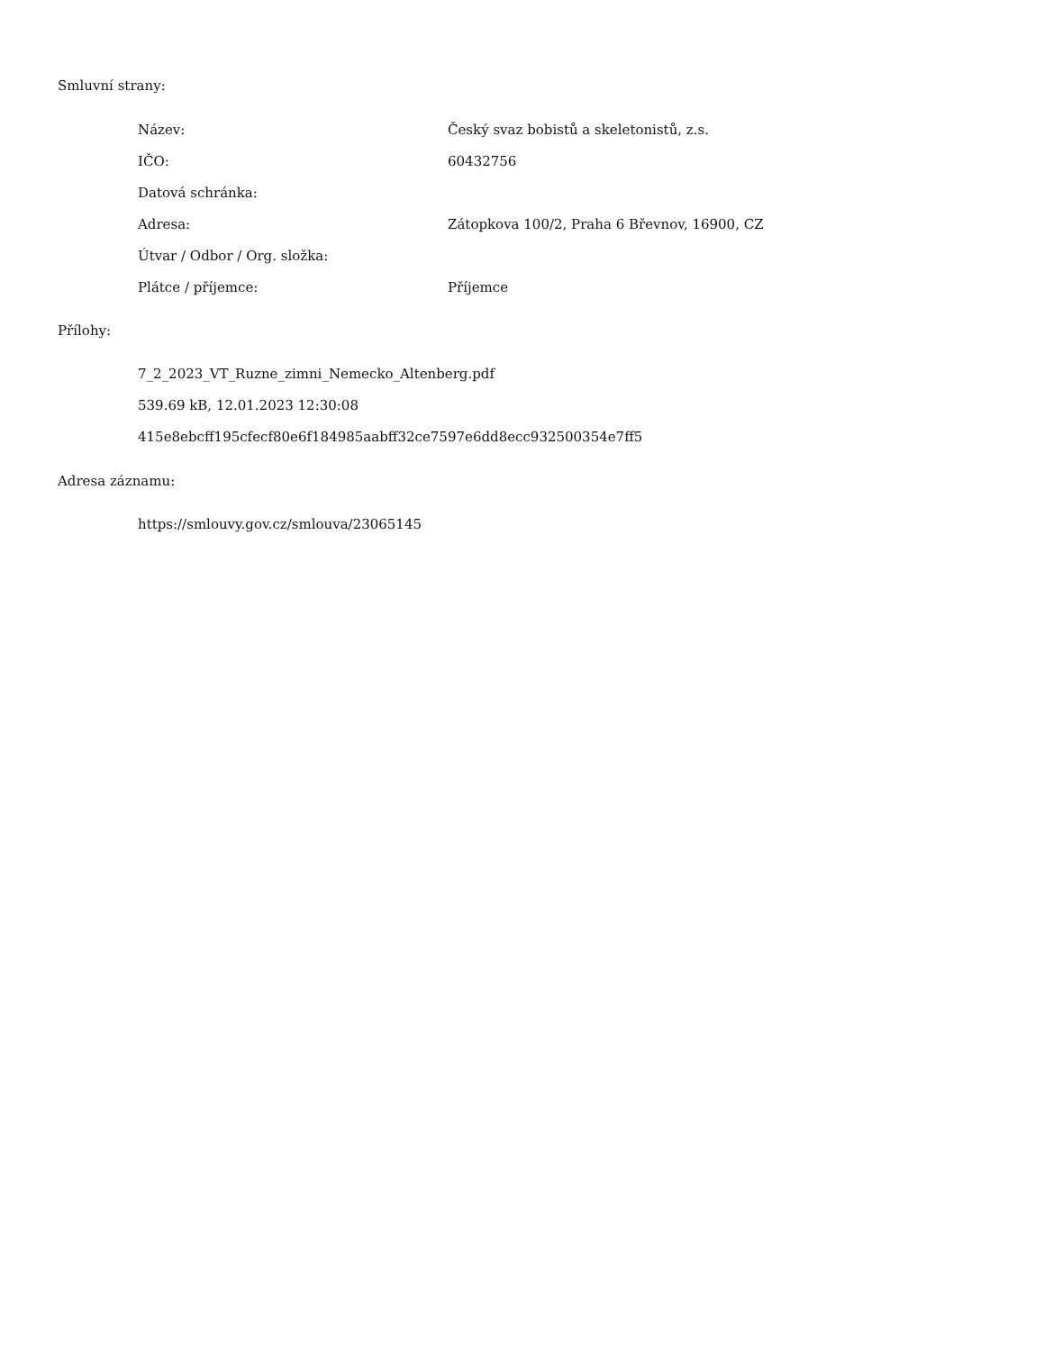Smluvní strany:
| Název: | Český svaz bobistů a skeletonistů, z.s. |
| IČO: | 60432756 |
| Datová schránka: | |
| Adresa: | Zátopkova 100/2, Praha 6 Břevnov, 16900, CZ |
| Útvar / Odbor / Org. složka: | |
| Plátce / příjemce: | Příjemce |
Přílohy:
7_2_2023_VT_Ruzne_zimni_Nemecko_Altenberg.pdf
539.69 kB, 12.01.2023 12:30:08
415e8ebcff195cfecf80e6f184985aabff32ce7597e6dd8ecc932500354e7ff5
Adresa záznamu:
https://smlouvy.gov.cz/smlouva/23065145